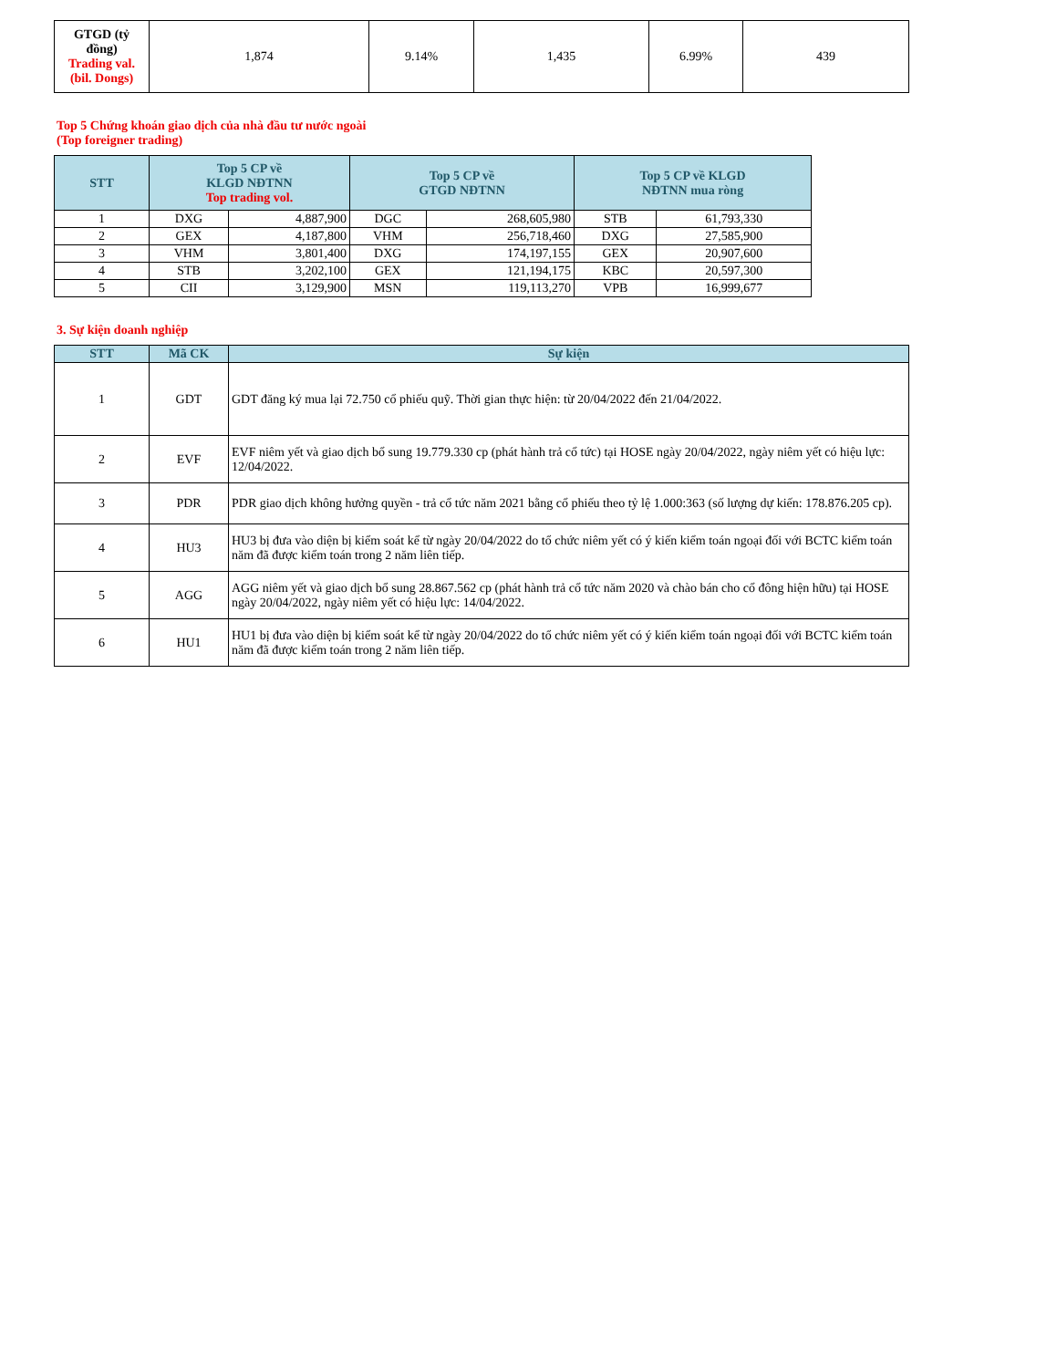| GTGD (tỷ đồng) Trading val. (bil. Dongs) | 1,874 | 9.14% | 1,435 | 6.99% | 439 |
Top 5 Chứng khoán giao dịch của nhà đầu tư nước ngoài
(Top foreigner trading)
| STT | Top 5 CP về KLGD NĐTNN Top trading vol. | | Top 5 CP về GTGD NĐTNN | | Top 5 CP về KLGD NĐTNN mua ròng | |
| --- | --- | --- | --- | --- | --- | --- |
| 1 | DXG | 4,887,900 | DGC | 268,605,980 | STB | 61,793,330 |
| 2 | GEX | 4,187,800 | VHM | 256,718,460 | DXG | 27,585,900 |
| 3 | VHM | 3,801,400 | DXG | 174,197,155 | GEX | 20,907,600 |
| 4 | STB | 3,202,100 | GEX | 121,194,175 | KBC | 20,597,300 |
| 5 | CII | 3,129,900 | MSN | 119,113,270 | VPB | 16,999,677 |
3. Sự kiện doanh nghiệp
| STT | Mã CK | Sự kiện |
| --- | --- | --- |
| 1 | GDT | GDT đăng ký mua lại 72.750 cổ phiếu quỹ. Thời gian thực hiện: từ 20/04/2022 đến 21/04/2022. |
| 2 | EVF | EVF niêm yết và giao dịch bổ sung 19.779.330 cp (phát hành trả cổ tức) tại HOSE ngày 20/04/2022, ngày niêm yết có hiệu lực: 12/04/2022. |
| 3 | PDR | PDR giao dịch không hưởng quyền - trả cổ tức năm 2021 bằng cổ phiếu theo tỷ lệ 1.000:363 (số lượng dự kiến: 178.876.205 cp). |
| 4 | HU3 | HU3 bị đưa vào diện bị kiểm soát kể từ ngày 20/04/2022 do tổ chức niêm yết có ý kiến kiểm toán ngoại đối với BCTC kiểm toán năm đã được kiểm toán trong 2 năm liên tiếp. |
| 5 | AGG | AGG niêm yết và giao dịch bổ sung 28.867.562 cp (phát hành trả cổ tức năm 2020 và chào bán cho cổ đông hiện hữu) tại HOSE ngày 20/04/2022, ngày niêm yết có hiệu lực: 14/04/2022. |
| 6 | HU1 | HU1 bị đưa vào diện bị kiểm soát kể từ ngày 20/04/2022 do tổ chức niêm yết có ý kiến kiểm toán ngoại đối với BCTC kiểm toán năm đã được kiểm toán trong 2 năm liên tiếp. |